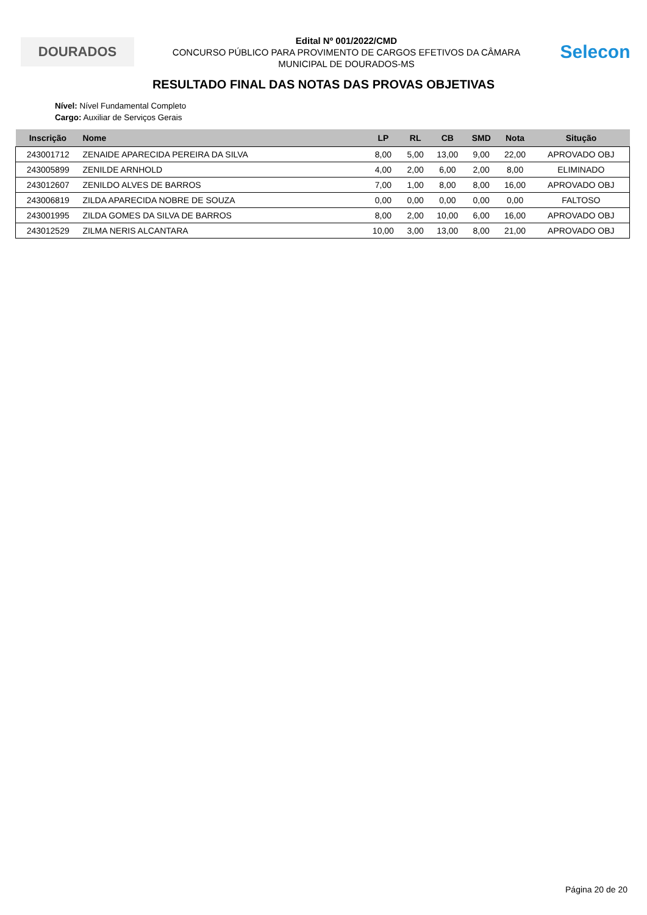DOURADOS
Edital Nº 001/2022/CMD
CONCURSO PÚBLICO PARA PROVIMENTO DE CARGOS EFETIVOS DA CÂMARA
MUNICIPAL DE DOURADOS-MS
Selecon
RESULTADO FINAL DAS NOTAS DAS PROVAS OBJETIVAS
Nível: Nível Fundamental Completo
Cargo: Auxiliar de Serviços Gerais
| Inscrição | Nome | LP | RL | CB | SMD | Nota | Situção |
| --- | --- | --- | --- | --- | --- | --- | --- |
| 243001712 | ZENAIDE APARECIDA PEREIRA DA SILVA | 8,00 | 5,00 | 13,00 | 9,00 | 22,00 | APROVADO OBJ |
| 243005899 | ZENILDE ARNHOLD | 4,00 | 2,00 | 6,00 | 2,00 | 8,00 | ELIMINADO |
| 243012607 | ZENILDO ALVES DE BARROS | 7,00 | 1,00 | 8,00 | 8,00 | 16,00 | APROVADO OBJ |
| 243006819 | ZILDA APARECIDA NOBRE DE SOUZA | 0,00 | 0,00 | 0,00 | 0,00 | 0,00 | FALTOSO |
| 243001995 | ZILDA GOMES DA SILVA DE BARROS | 8,00 | 2,00 | 10,00 | 6,00 | 16,00 | APROVADO OBJ |
| 243012529 | ZILMA NERIS ALCANTARA | 10,00 | 3,00 | 13,00 | 8,00 | 21,00 | APROVADO OBJ |
Página 20 de 20